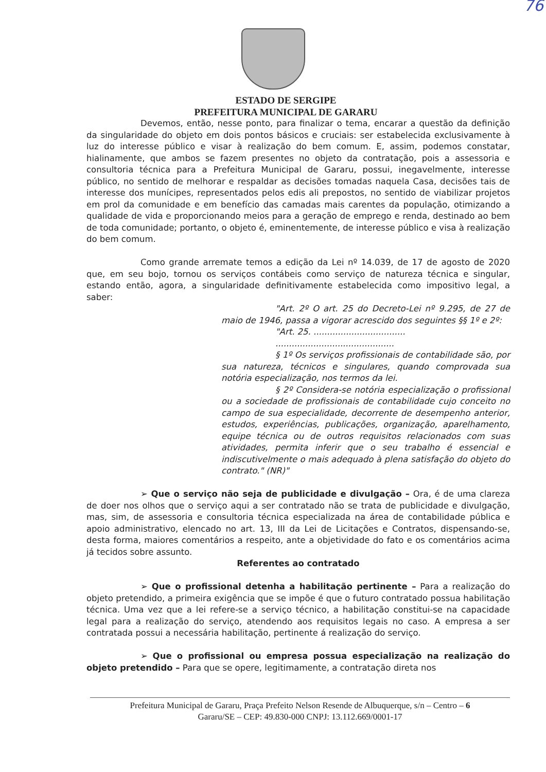76
ESTADO DE SERGIPE
PREFEITURA MUNICIPAL DE GARARU
Devemos, então, nesse ponto, para finalizar o tema, encarar a questão da definição da singularidade do objeto em dois pontos básicos e cruciais: ser estabelecida exclusivamente à luz do interesse público e visar à realização do bem comum. E, assim, podemos constatar, hialinamente, que ambos se fazem presentes no objeto da contratação, pois a assessoria e consultoria técnica para a Prefeitura Municipal de Gararu, possui, inegavelmente, interesse público, no sentido de melhorar e respaldar as decisões tomadas naquela Casa, decisões tais de interesse dos munícipes, representados pelos edis ali prepostos, no sentido de viabilizar projetos em prol da comunidade e em benefício das camadas mais carentes da população, otimizando a qualidade de vida e proporcionando meios para a geração de emprego e renda, destinado ao bem de toda comunidade; portanto, o objeto é, eminentemente, de interesse público e visa à realização do bem comum.
Como grande arremate temos a edição da Lei nº 14.039, de 17 de agosto de 2020 que, em seu bojo, tornou os serviços contábeis como serviço de natureza técnica e singular, estando então, agora, a singularidade definitivamente estabelecida como impositivo legal, a saber:
"Art. 2º O art. 25 do Decreto-Lei nº 9.295, de 27 de maio de 1946, passa a vigorar acrescido dos seguintes §§ 1º e 2º:
"Art. 25. ..................................
............................................
§ 1º Os serviços profissionais de contabilidade são, por sua natureza, técnicos e singulares, quando comprovada sua notória especialização, nos termos da lei.
§ 2º Considera-se notória especialização o profissional ou a sociedade de profissionais de contabilidade cujo conceito no campo de sua especialidade, decorrente de desempenho anterior, estudos, experiências, publicações, organização, aparelhamento, equipe técnica ou de outros requisitos relacionados com suas atividades, permita inferir que o seu trabalho é essencial e indiscutivelmente o mais adequado à plena satisfação do objeto do contrato." (NR)"
➢ Que o serviço não seja de publicidade e divulgação – Ora, é de uma clareza de doer nos olhos que o serviço aqui a ser contratado não se trata de publicidade e divulgação, mas, sim, de assessoria e consultoria técnica especializada na área de contabilidade pública e apoio administrativo, elencado no art. 13, III da Lei de Licitações e Contratos, dispensando-se, desta forma, maiores comentários a respeito, ante a objetividade do fato e os comentários acima já tecidos sobre assunto.
Referentes ao contratado
➢ Que o profissional detenha a habilitação pertinente – Para a realização do objeto pretendido, a primeira exigência que se impõe é que o futuro contratado possua habilitação técnica. Uma vez que a lei refere-se a serviço técnico, a habilitação constitui-se na capacidade legal para a realização do serviço, atendendo aos requisitos legais no caso. A empresa a ser contratada possui a necessária habilitação, pertinente á realização do serviço.
➢ Que o profissional ou empresa possua especialização na realização do objeto pretendido – Para que se opere, legitimamente, a contratação direta nos
Prefeitura Municipal de Gararu, Praça Prefeito Nelson Resende de Albuquerque, s/n – Centro – 6
Gararu/SE – CEP: 49.830-000 CNPJ: 13.112.669/0001-17